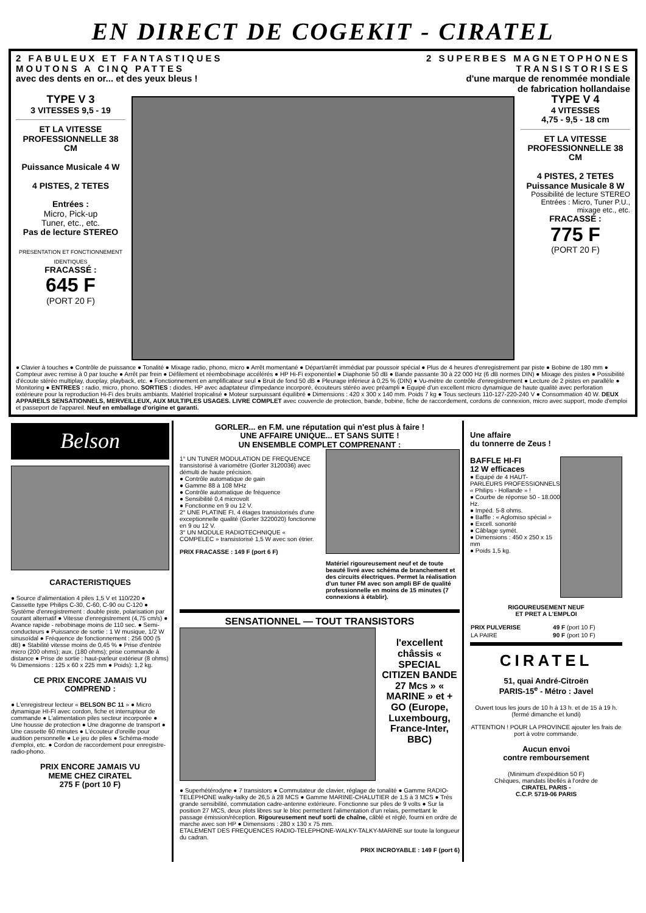EN DIRECT DE COGEKIT - CIRATEL
2 FABULEUX ET FANTASTIQUES
MOUTONS A CINQ PATTES
avec des dents en or... et des yeux bleus !
2 SUPERBES MAGNETOPHONES
TRANSISTORISES
d'une marque de renommée mondiale
de fabrication hollandaise
TYPE V 3
3 VITESSES 9,5 - 19
ET LA VITESSE PROFESSIONNELLE 38 CM
Puissance Musicale 4 W
4 PISTES, 2 TETES
Entrées :
Micro, Pick-up
Tuner, etc., etc.
Pas de lecture STEREO
PRESENTATION ET FONCTIONNEMENT IDENTIQUES
FRACASSÉ :
645 F
(PORT 20 F)
TYPE V 4
4 VITESSES
4,75 - 9,5 - 18 cm
ET LA VITESSE PROFESSIONNELLE 38 CM
4 PISTES, 2 TETES
Puissance Musicale 8 W
Possibilité de lecture STEREO
Entrées : Micro, Tuner P.U., mixage etc., etc.
FRACASSÉ :
775 F
(PORT 20 F)
● Clavier à touches ● Contrôle de puissance ● Tonalité ● Mixage radio, phono, micro ● Arrêt momentané ● Départ/arrêt immédiat par poussoir spécial ● Plus de 4 heures d'enregistrement par piste ● Bobine de 180 mm ● Compteur avec remise à 0 par touche ● Arrêt par frein ● Défilement et réembobinage accélérés ● HP Hi-Fi exponentiel ● Diaphonie 50 dB ● Bande passante 30 à 22 000 Hz (6 dB normes DIN) ● Mixage des pistes ● Possibilité d'écoute stéréo multiplay, duoplay, playback, etc. ● Fonctionnement en amplificateur seul ● Bruit de fond 50 dB ● Pleurage inférieur à 0,25 % (DIN) ● Vu-mètre de contrôle d'enregistrement ● Lecture de 2 pistes en parallèle ● Monitoring ● ENTREES : radio, micro, phono. SORTIES : diodes, HP avec adaptateur d'impedance incorporé, écouteurs stéréo avec préampli ● Equipé d'un excellent micro dynamique de haute qualité avec perforation extérieure pour la reproduction Hi-Fi des bruits ambiants. Matériel tropicalisé ● Moteur surpuissant équilibré ● Dimensions : 420 x 300 x 140 mm. Poids 7 kg ● Tous secteurs 110-127-220-240 V ● Consommation 40 W. DEUX APPAREILS SENSATIONNELS, MERVEILLEUX, AUX MULTIPLES USAGES. LIVRE COMPLET avec couvercle de protection, bande, bobine, fiche de raccordement, cordons de connexion, micro avec support, mode d'emploi et passeport de l'appareil. Neuf en emballage d'origine et garanti.
Belson
CARACTERISTIQUES
● Source d'alimentation 4 piles 1,5 V et 110/220 ● Cassette type Philips C-30, C-60, C-90 ou C-120 ● Système d'enregistrement : double piste, polarisation par courant alternatif ● Vitesse d'enregistrement (4,75 cm/s) ● Avance rapide - rebobinage moins de 110 sec. ● Semi-conducteurs ● Puissance de sortie : 1 W musique, 1/2 W sinusoïdal ● Fréquence de fonctionnement : 256 000 (5 dB) ● Stabilité vitesse moins de 0,45 % ● Prise d'entrée micro (200 ohms); aux. (180 ohms); prise commande à distance ● Prise de sortie : haut-parleur extérieur (8 ohms) % Dimensions : 125 x 60 x 225 mm ● Poids): 1,2 kg.
CE PRIX ENCORE JAMAIS VU COMPREND :
● L'enregistreur lecteur « BELSON BC 11 » ● Micro dynamique HI-FI avec cordon, fiche et interrupteur de commande ● L'alimentation piles secteur incorporée ● Une housse de protection ● Une dragonne de transport ● Une cassette 60 minutes ● L'écouteur d'oreille pour audition personnelle ● Le jeu de piles ● Schéma-mode d'emploi, etc. ● Cordon de raccordement pour enregistre-radio-phono.
PRIX ENCORE JAMAIS VU
MEME CHEZ CIRATEL
275 F (port 10 F)
GORLER... en F.M. une réputation qui n'est plus à faire !
UNE AFFAIRE UNIQUE... ET SANS SUITE !
UN ENSEMBLE COMPLET COMPRENANT :
1° UN TUNER MODULATION DE FREQUENCE transistorisé à variomètre (Gorler 3120036) avec démulti de haute précision.
● Contrôle automatique de gain
● Gamme 88 à 108 MHz
● Contrôle automatique de fréquence
● Sensibilité 0,4 microvolt
● Fonctionne en 9 ou 12 V.
2° UNE PLATINE FI, 4 étages transistorisés d'une exceptionnelle qualité (Gorler 3220020) fonctionne en 9 ou 12 V.
3° UN MODULE RADIOTECHNIQUE « COMPELEC » transistorisé 1,5 W avec son étrier.
PRIX FRACASSE : 149 F (port 6 F)
Matériel rigoureusement neuf et de toute beauté livré avec schéma de branchement et des circuits électriques. Permet la réalisation d'un tuner FM avec son ampli BF de qualité professionnelle en moins de 15 minutes (7 connexions à établir).
SENSATIONNEL — TOUT TRANSISTORS
l'excellent châssis « SPECIAL CITIZEN BANDE 27 Mcs » « MARINE » et + GO (Europe, Luxembourg, France-Inter, BBC)
● Superhétérodyne ● 7 transistors ● Commutateur de clavier, réglage de tonalité ● Gamme RADIO-TELEPHONE walky-talky de 26,5 à 28 MCS ● Gamme MARINE-CHALUTIER de 1,5 à 3 MCS ● Très grande sensibilité, commutation cadre-antenne extérieure. Fonctionne sur piles de 9 volts ● Sur la position 27 MCS, deux plots libres sur le bloc permettent l'alimentation d'un relais, permettant le passage émission/réception. Rigoureusement neuf sorti de chaîne, câblé et réglé, fourni en ordre de marche avec son HP ● Dimensions : 280 x 130 x 75 mm.
ETALEMENT DES FREQUENCES RADIO-TELEPHONE-WALKY-TALKY-MARINE sur toute la longueur du cadran.
PRIX INCROYABLE : 149 F (port 6)
Une affaire
du tonnerre de Zeus !
BAFFLE HI-FI
12 W efficaces
● Equipé de 4 HAUT-PARLEURS PROFESSIONNELS « Philips - Hollande » !
● Courbe de réponse 50 - 18.000 Hz.
● Impéd. 5-8 ohms.
● Baffle : « Aglomiso spécial »
● Excell. sonorité
● Câblage symét.
● Dimensions : 450 x 250 x 15 mm
● Poids 1,5 kg.
RIGOUREUSEMENT NEUF
ET PRET A L'EMPLOI
| PRIX PULVERISE | 49 F (port 10 F) |
| LA PAIRE | 90 F (port 10 F) |
CIRATEL
51, quai André-Citroën
PARIS-15<sup>e</sup> - Métro : Javel
Ouvert tous les jours de 10 h à 13 h. et de 15 à 19 h.
(fermé dimanche et lundi)
ATTENTION ! POUR LA PROVINCE ajouter les frais de port à votre commande.
Aucun envoi
contre remboursement
(Minimum d'expédition 50 F)
Chèques, mandats libellés à l'ordre de
CIRATEL PARIS -
C.C.P. 5719-06 PARIS